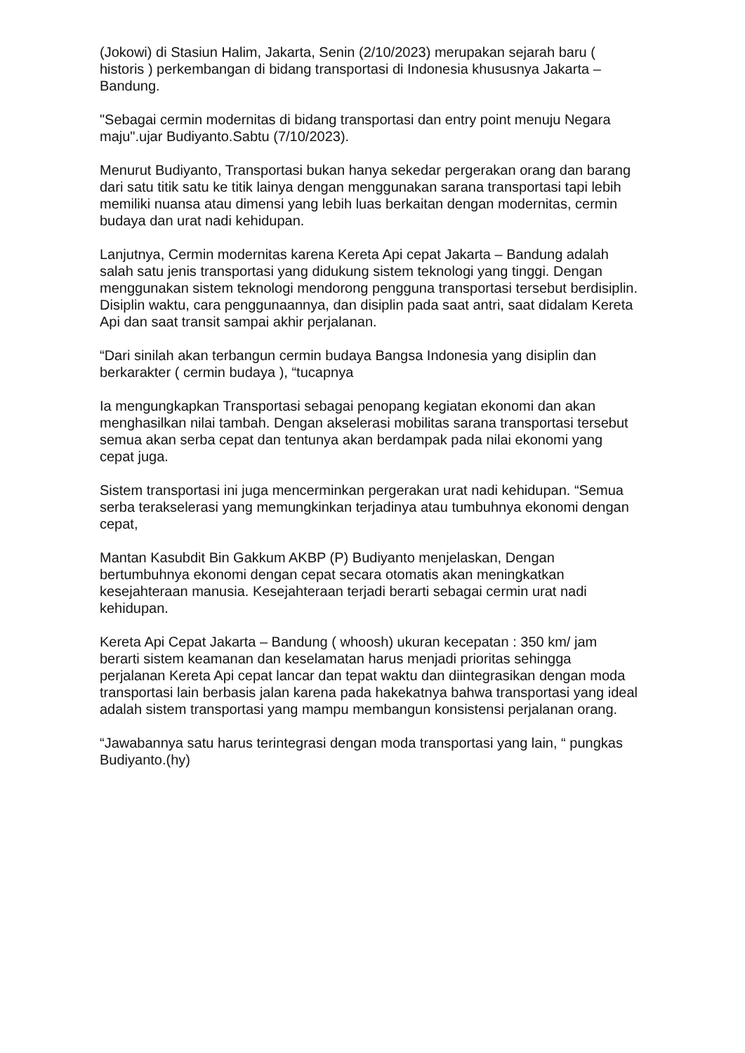(Jokowi) di Stasiun Halim, Jakarta, Senin (2/10/2023) merupakan sejarah baru ( historis ) perkembangan di bidang transportasi di Indonesia khususnya Jakarta – Bandung.
"Sebagai cermin modernitas di bidang transportasi dan entry point menuju Negara maju".ujar Budiyanto.Sabtu (7/10/2023).
Menurut Budiyanto, Transportasi bukan hanya sekedar pergerakan orang dan barang dari satu titik satu ke titik lainya dengan menggunakan sarana transportasi tapi lebih memiliki nuansa atau dimensi yang lebih luas berkaitan dengan modernitas, cermin budaya dan urat nadi kehidupan.
Lanjutnya, Cermin modernitas karena Kereta Api cepat Jakarta – Bandung adalah salah satu jenis transportasi yang didukung sistem teknologi yang tinggi. Dengan menggunakan sistem teknologi mendorong pengguna transportasi tersebut berdisiplin. Disiplin waktu, cara penggunaannya, dan disiplin pada saat antri, saat didalam Kereta Api dan saat transit sampai akhir perjalanan.
“Dari sinilah akan terbangun cermin budaya Bangsa Indonesia yang disiplin dan berkarakter ( cermin budaya ), “tucapnya
Ia mengungkapkan Transportasi sebagai penopang kegiatan ekonomi dan akan menghasilkan nilai tambah. Dengan akselerasi mobilitas sarana transportasi tersebut semua akan serba cepat dan tentunya akan berdampak pada nilai ekonomi yang cepat juga.
Sistem transportasi ini juga mencerminkan pergerakan urat nadi kehidupan. “Semua serba terakselerasi yang memungkinkan terjadinya atau tumbuhnya ekonomi dengan cepat,
Mantan Kasubdit Bin Gakkum AKBP (P) Budiyanto menjelaskan, Dengan bertumbuhnya ekonomi dengan cepat secara otomatis akan meningkatkan kesejahteraan manusia. Kesejahteraan terjadi berarti sebagai cermin urat nadi kehidupan.
Kereta Api Cepat Jakarta – Bandung ( whoosh) ukuran kecepatan : 350 km/ jam berarti sistem keamanan dan keselamatan harus menjadi prioritas sehingga perjalanan Kereta Api cepat lancar dan tepat waktu dan diintegrasikan dengan moda transportasi lain berbasis jalan karena pada hakekatnya bahwa transportasi yang ideal adalah sistem transportasi yang mampu membangun konsistensi perjalanan orang.
“Jawabannya satu harus terintegrasi dengan moda transportasi yang lain, “ pungkas Budiyanto.(hy)